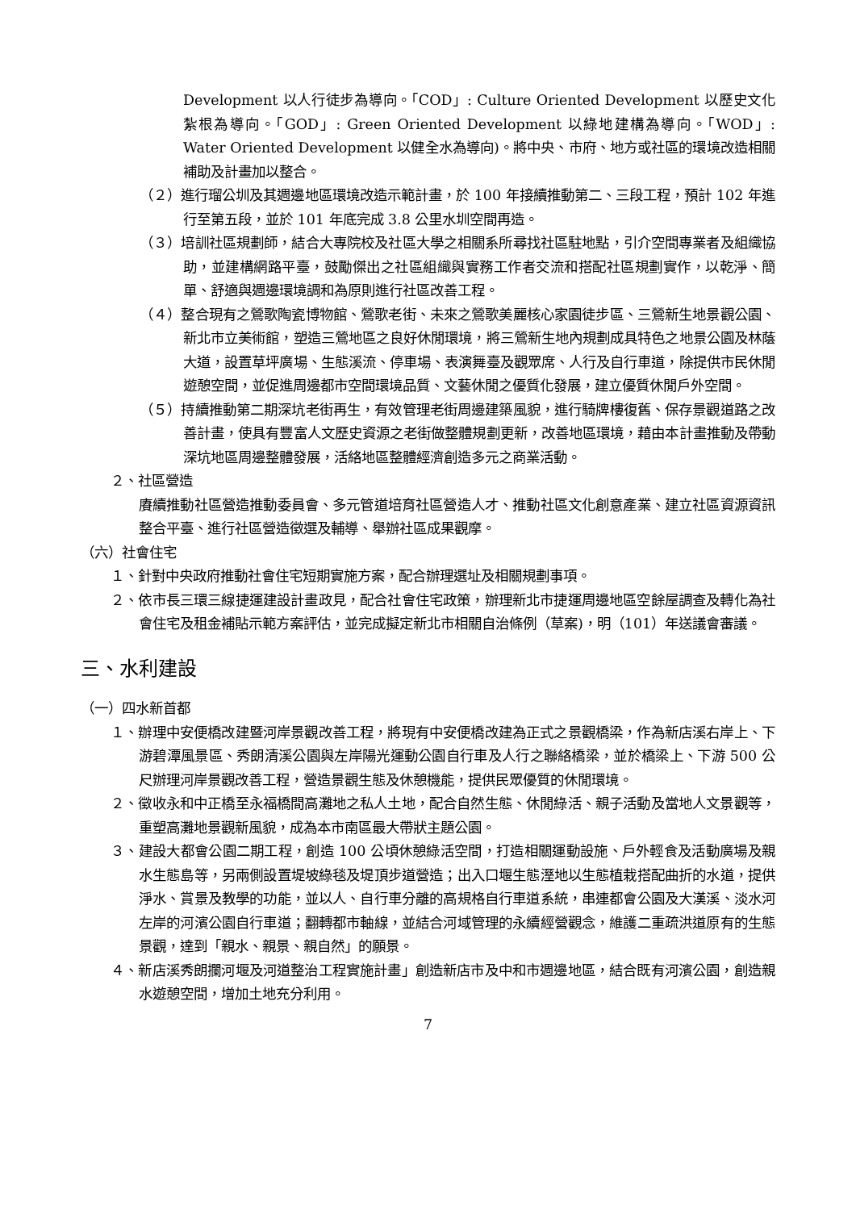Development 以人行徒步為導向。「COD」: Culture Oriented Development 以歷史文化紮根為導向。「GOD」: Green Oriented Development 以綠地建構為導向。「WOD」: Water Oriented Development 以健全水為導向)。將中央、市府、地方或社區的環境改造相關補助及計畫加以整合。
（２）進行瑠公圳及其週邊地區環境改造示範計畫，於 100 年接續推動第二、三段工程，預計 102 年進行至第五段，並於 101 年底完成 3.8 公里水圳空間再造。
（３）培訓社區規劃師，結合大專院校及社區大學之相關系所尋找社區駐地點，引介空間專業者及組織協助，並建構網路平臺，鼓勵傑出之社區組織與實務工作者交流和搭配社區規劃實作，以乾淨、簡單、舒適與週邊環境調和為原則進行社區改善工程。
（４）整合現有之鶯歌陶瓷博物館、鶯歌老街、未來之鶯歌美麗核心家園徒步區、三鶯新生地景觀公園、新北市立美術館，塑造三鶯地區之良好休閒環境，將三鶯新生地內規劃成具特色之地景公園及林蔭大道，設置草坪廣場、生態溪流、停車場、表演舞臺及觀眾席、人行及自行車道，除提供市民休閒遊憩空間，並促進周邊都市空間環境品質、文藝休閒之優質化發展，建立優質休閒戶外空間。
（５）持續推動第二期深坑老街再生，有效管理老街周邊建築風貌，進行騎牌樓復舊、保存景觀道路之改善計畫，使具有豐富人文歷史資源之老街做整體規劃更新，改善地區環境，藉由本計畫推動及帶動深坑地區周邊整體發展，活絡地區整體經濟創造多元之商業活動。
２、社區營造
賡續推動社區營造推動委員會、多元管道培育社區營造人才、推動社區文化創意產業、建立社區資源資訊整合平臺、進行社區營造徵選及輔導、舉辦社區成果觀摩。
（六）社會住宅
１、針對中央政府推動社會住宅短期實施方案，配合辦理選址及相關規劃事項。
２、依市長三環三線捷運建設計畫政見，配合社會住宅政策，辦理新北市捷運周邊地區空餘屋調查及轉化為社會住宅及租金補貼示範方案評估，並完成擬定新北市相關自治條例（草案)，明（101）年送議會審議。
三、水利建設
（一）四水新首都
１、辦理中安便橋改建暨河岸景觀改善工程，將現有中安便橋改建為正式之景觀橋梁，作為新店溪右岸上、下游碧潭風景區、秀朗清溪公園與左岸陽光運動公園自行車及人行之聯絡橋梁，並於橋梁上、下游 500 公尺辦理河岸景觀改善工程，營造景觀生態及休憩機能，提供民眾優質的休閒環境。
２、徵收永和中正橋至永福橋間高灘地之私人土地，配合自然生態、休閒綠活、親子活動及當地人文景觀等，重塑高灘地景觀新風貌，成為本市南區最大帶狀主題公園。
３、建設大都會公園二期工程，創造 100 公頃休憩綠活空間，打造相關運動設施、戶外輕食及活動廣場及親水生態島等，另兩側設置堤坡綠毯及堤頂步道營造；出入口堰生態溼地以生態植栽搭配曲折的水道，提供淨水、賞景及教學的功能，並以人、自行車分離的高規格自行車道系統，串連都會公園及大漢溪、淡水河左岸的河濱公園自行車道；翻轉都市軸線，並結合河域管理的永續經營觀念，維護二重疏洪道原有的生態景觀，達到「親水、親景、親自然」的願景。
４、新店溪秀朗攔河堰及河道整治工程實施計畫」創造新店市及中和市週邊地區，結合既有河濱公園，創造親水遊憩空間，增加土地充分利用。
7